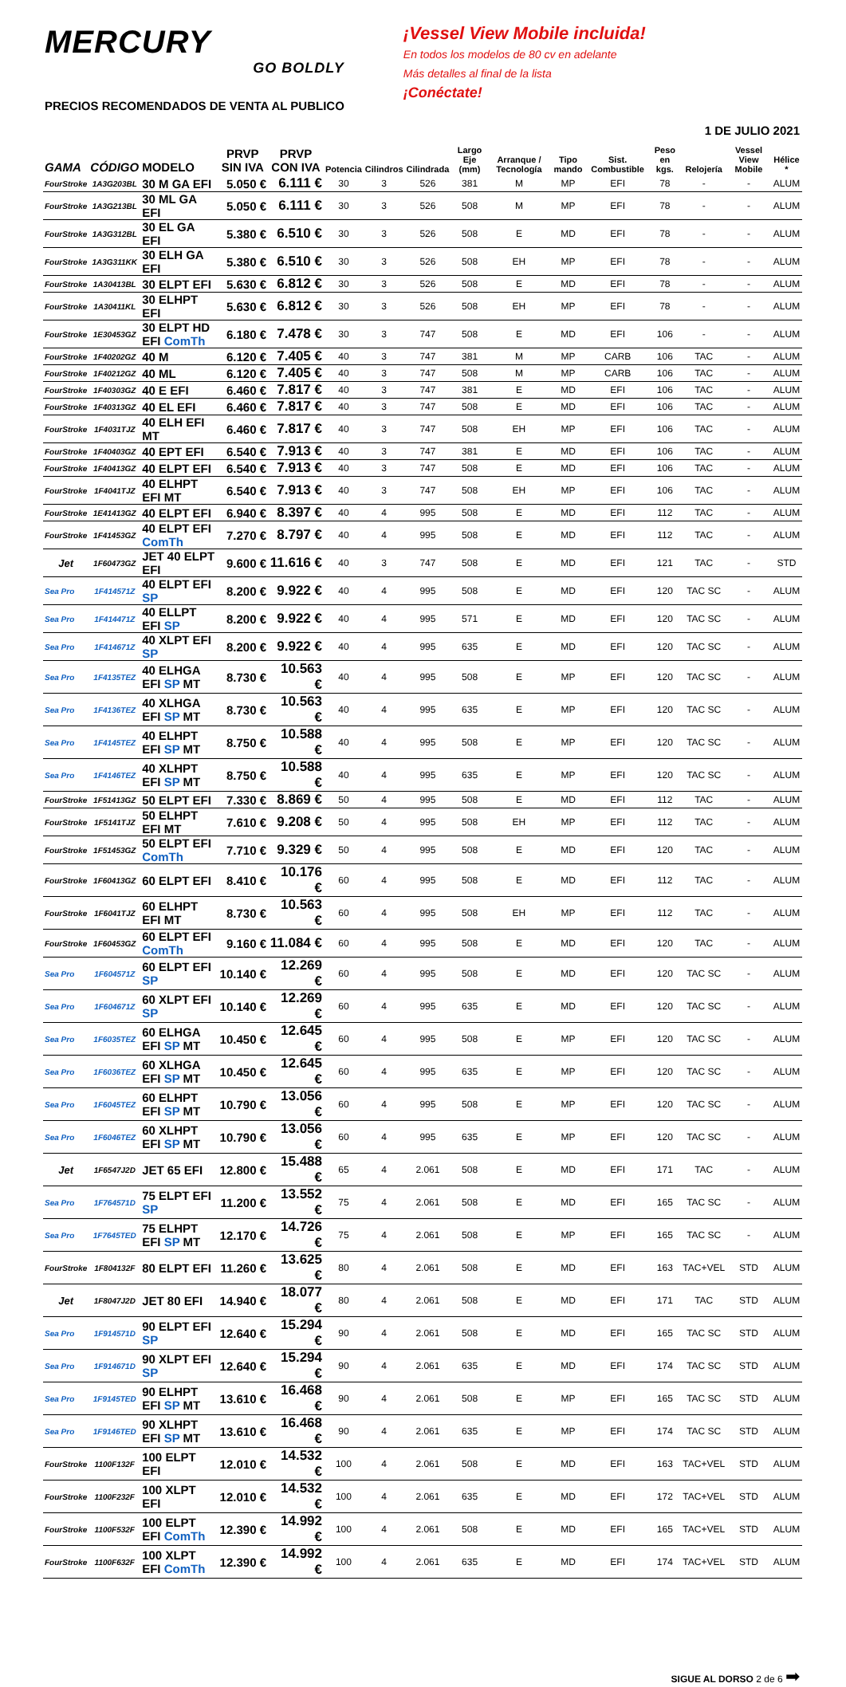MERCURY
GO BOLDLY
PRECIOS RECOMENDADOS DE VENTA AL PUBLICO
¡Vessel View Mobile incluida!
En todos los modelos de 80 cv en adelante
Más detalles al final de la lista
¡Conéctate!
1 DE JULIO 2021
| GAMA | CÓDIGO | MODELO | PRVP SIN IVA | PRVP CON IVA | Potencia | Cilindros | Cilindrada | Largo Eje (mm) | Arranque / Tecnología | Tipo mando | Sist. Combustible | Peso en kgs. | Relojería | Vessel View Mobile | Hélice * |
| --- | --- | --- | --- | --- | --- | --- | --- | --- | --- | --- | --- | --- | --- | --- | --- |
| FourStroke | 1A3G203BL | 30 M GA EFI | 5.050 € | 6.111 € | 30 | 3 | 526 | 381 | M | MP | EFI | 78 | - | - | ALUM |
| FourStroke | 1A3G213BL | 30 ML GA EFI | 5.050 € | 6.111 € | 30 | 3 | 526 | 508 | M | MP | EFI | 78 | - | - | ALUM |
| FourStroke | 1A3G312BL | 30 EL GA EFI | 5.380 € | 6.510 € | 30 | 3 | 526 | 508 | E | MD | EFI | 78 | - | - | ALUM |
| FourStroke | 1A3G311KK | 30 ELH GA EFI | 5.380 € | 6.510 € | 30 | 3 | 526 | 508 | EH | MP | EFI | 78 | - | - | ALUM |
| FourStroke | 1A30413BL | 30 ELPT EFI | 5.630 € | 6.812 € | 30 | 3 | 526 | 508 | E | MD | EFI | 78 | - | - | ALUM |
| FourStroke | 1A30411KL | 30 ELHPT EFI | 5.630 € | 6.812 € | 30 | 3 | 526 | 508 | EH | MP | EFI | 78 | - | - | ALUM |
| FourStroke | 1E30453GZ | 30 ELPT HD EFI ComTh | 6.180 € | 7.478 € | 30 | 3 | 747 | 508 | E | MD | EFI | 106 | - | - | ALUM |
| FourStroke | 1F40202GZ | 40 M | 6.120 € | 7.405 € | 40 | 3 | 747 | 381 | M | MP | CARB | 106 | TAC | - | ALUM |
| FourStroke | 1F40212GZ | 40 ML | 6.120 € | 7.405 € | 40 | 3 | 747 | 508 | M | MP | CARB | 106 | TAC | - | ALUM |
| FourStroke | 1F40303GZ | 40 E EFI | 6.460 € | 7.817 € | 40 | 3 | 747 | 381 | E | MD | EFI | 106 | TAC | - | ALUM |
| FourStroke | 1F40313GZ | 40 EL EFI | 6.460 € | 7.817 € | 40 | 3 | 747 | 508 | E | MD | EFI | 106 | TAC | - | ALUM |
| FourStroke | 1F4031TJZ | 40 ELH EFI MT | 6.460 € | 7.817 € | 40 | 3 | 747 | 508 | EH | MP | EFI | 106 | TAC | - | ALUM |
| FourStroke | 1F40403GZ | 40 EPT EFI | 6.540 € | 7.913 € | 40 | 3 | 747 | 381 | E | MD | EFI | 106 | TAC | - | ALUM |
| FourStroke | 1F40413GZ | 40 ELPT EFI | 6.540 € | 7.913 € | 40 | 3 | 747 | 508 | E | MD | EFI | 106 | TAC | - | ALUM |
| FourStroke | 1F4041TJZ | 40 ELHPT EFI MT | 6.540 € | 7.913 € | 40 | 3 | 747 | 508 | EH | MP | EFI | 106 | TAC | - | ALUM |
| FourStroke | 1E41413GZ | 40 ELPT EFI | 6.940 € | 8.397 € | 40 | 4 | 995 | 508 | E | MD | EFI | 112 | TAC | - | ALUM |
| FourStroke | 1F41453GZ | 40 ELPT EFI ComTh | 7.270 € | 8.797 € | 40 | 4 | 995 | 508 | E | MD | EFI | 112 | TAC | - | ALUM |
| Jet | 1F60473GZ | JET 40 ELPT EFI | 9.600 € | 11.616 € | 40 | 3 | 747 | 508 | E | MD | EFI | 121 | TAC | - | STD |
| Sea Pro | 1F414571Z | 40 ELPT EFI SP | 8.200 € | 9.922 € | 40 | 4 | 995 | 508 | E | MD | EFI | 120 | TAC SC | - | ALUM |
| Sea Pro | 1F414471Z | 40 ELLPT EFI SP | 8.200 € | 9.922 € | 40 | 4 | 995 | 571 | E | MD | EFI | 120 | TAC SC | - | ALUM |
| Sea Pro | 1F414671Z | 40 XLPT EFI SP | 8.200 € | 9.922 € | 40 | 4 | 995 | 635 | E | MD | EFI | 120 | TAC SC | - | ALUM |
| Sea Pro | 1F4135TEZ | 40 ELHGA EFI SP MT | 8.730 € | 10.563 € | 40 | 4 | 995 | 508 | E | MP | EFI | 120 | TAC SC | - | ALUM |
| Sea Pro | 1F4136TEZ | 40 XLHGA EFI SP MT | 8.730 € | 10.563 € | 40 | 4 | 995 | 635 | E | MP | EFI | 120 | TAC SC | - | ALUM |
| Sea Pro | 1F4145TEZ | 40 ELHPT EFI SP MT | 8.750 € | 10.588 € | 40 | 4 | 995 | 508 | E | MP | EFI | 120 | TAC SC | - | ALUM |
| Sea Pro | 1F4146TEZ | 40 XLHPT EFI SP MT | 8.750 € | 10.588 € | 40 | 4 | 995 | 635 | E | MP | EFI | 120 | TAC SC | - | ALUM |
| FourStroke | 1F51413GZ | 50 ELPT EFI | 7.330 € | 8.869 € | 50 | 4 | 995 | 508 | E | MD | EFI | 112 | TAC | - | ALUM |
| FourStroke | 1F5141TJZ | 50 ELHPT EFI MT | 7.610 € | 9.208 € | 50 | 4 | 995 | 508 | EH | MP | EFI | 112 | TAC | - | ALUM |
| FourStroke | 1F51453GZ | 50 ELPT EFI ComTh | 7.710 € | 9.329 € | 50 | 4 | 995 | 508 | E | MD | EFI | 120 | TAC | - | ALUM |
| FourStroke | 1F60413GZ | 60 ELPT EFI | 8.410 € | 10.176 € | 60 | 4 | 995 | 508 | E | MD | EFI | 112 | TAC | - | ALUM |
| FourStroke | 1F6041TJZ | 60 ELHPT EFI MT | 8.730 € | 10.563 € | 60 | 4 | 995 | 508 | EH | MP | EFI | 112 | TAC | - | ALUM |
| FourStroke | 1F60453GZ | 60 ELPT EFI ComTh | 9.160 € | 11.084 € | 60 | 4 | 995 | 508 | E | MD | EFI | 120 | TAC | - | ALUM |
| Sea Pro | 1F604571Z | 60 ELPT EFI SP | 10.140 € | 12.269 € | 60 | 4 | 995 | 508 | E | MD | EFI | 120 | TAC SC | - | ALUM |
| Sea Pro | 1F604671Z | 60 XLPT EFI SP | 10.140 € | 12.269 € | 60 | 4 | 995 | 635 | E | MD | EFI | 120 | TAC SC | - | ALUM |
| Sea Pro | 1F6035TEZ | 60 ELHGA EFI SP MT | 10.450 € | 12.645 € | 60 | 4 | 995 | 508 | E | MP | EFI | 120 | TAC SC | - | ALUM |
| Sea Pro | 1F6036TEZ | 60 XLHGA EFI SP MT | 10.450 € | 12.645 € | 60 | 4 | 995 | 635 | E | MP | EFI | 120 | TAC SC | - | ALUM |
| Sea Pro | 1F6045TEZ | 60 ELHPT EFI SP MT | 10.790 € | 13.056 € | 60 | 4 | 995 | 508 | E | MP | EFI | 120 | TAC SC | - | ALUM |
| Sea Pro | 1F6046TEZ | 60 XLHPT EFI SP MT | 10.790 € | 13.056 € | 60 | 4 | 995 | 635 | E | MP | EFI | 120 | TAC SC | - | ALUM |
| Jet | 1F6547J2D | JET 65 EFI | 12.800 € | 15.488 € | 65 | 4 | 2.061 | 508 | E | MD | EFI | 171 | TAC | - | ALUM |
| Sea Pro | 1F764571D | 75 ELPT EFI SP | 11.200 € | 13.552 € | 75 | 4 | 2.061 | 508 | E | MD | EFI | 165 | TAC SC | - | ALUM |
| Sea Pro | 1F7645TED | 75 ELHPT EFI SP MT | 12.170 € | 14.726 € | 75 | 4 | 2.061 | 508 | E | MP | EFI | 165 | TAC SC | - | ALUM |
| FourStroke | 1F804132F | 80 ELPT EFI | 11.260 € | 13.625 € | 80 | 4 | 2.061 | 508 | E | MD | EFI | 163 | TAC+VEL | STD | ALUM |
| Jet | 1F8047J2D | JET 80 EFI | 14.940 € | 18.077 € | 80 | 4 | 2.061 | 508 | E | MD | EFI | 171 | TAC | STD | ALUM |
| Sea Pro | 1F914571D | 90 ELPT EFI SP | 12.640 € | 15.294 € | 90 | 4 | 2.061 | 508 | E | MD | EFI | 165 | TAC SC | STD | ALUM |
| Sea Pro | 1F914671D | 90 XLPT EFI SP | 12.640 € | 15.294 € | 90 | 4 | 2.061 | 635 | E | MD | EFI | 174 | TAC SC | STD | ALUM |
| Sea Pro | 1F9145TED | 90 ELHPT EFI SP MT | 13.610 € | 16.468 € | 90 | 4 | 2.061 | 508 | E | MP | EFI | 165 | TAC SC | STD | ALUM |
| Sea Pro | 1F9146TED | 90 XLHPT EFI SP MT | 13.610 € | 16.468 € | 90 | 4 | 2.061 | 635 | E | MP | EFI | 174 | TAC SC | STD | ALUM |
| FourStroke | 1100F132F | 100 ELPT EFI | 12.010 € | 14.532 € | 100 | 4 | 2.061 | 508 | E | MD | EFI | 163 | TAC+VEL | STD | ALUM |
| FourStroke | 1100F232F | 100 XLPT EFI | 12.010 € | 14.532 € | 100 | 4 | 2.061 | 635 | E | MD | EFI | 172 | TAC+VEL | STD | ALUM |
| FourStroke | 1100F532F | 100 ELPT EFI ComTh | 12.390 € | 14.992 € | 100 | 4 | 2.061 | 508 | E | MD | EFI | 165 | TAC+VEL | STD | ALUM |
| FourStroke | 1100F632F | 100 XLPT EFI ComTh | 12.390 € | 14.992 € | 100 | 4 | 2.061 | 635 | E | MD | EFI | 174 | TAC+VEL | STD | ALUM |
SIGUE AL DORSO 2 de 6 ➡